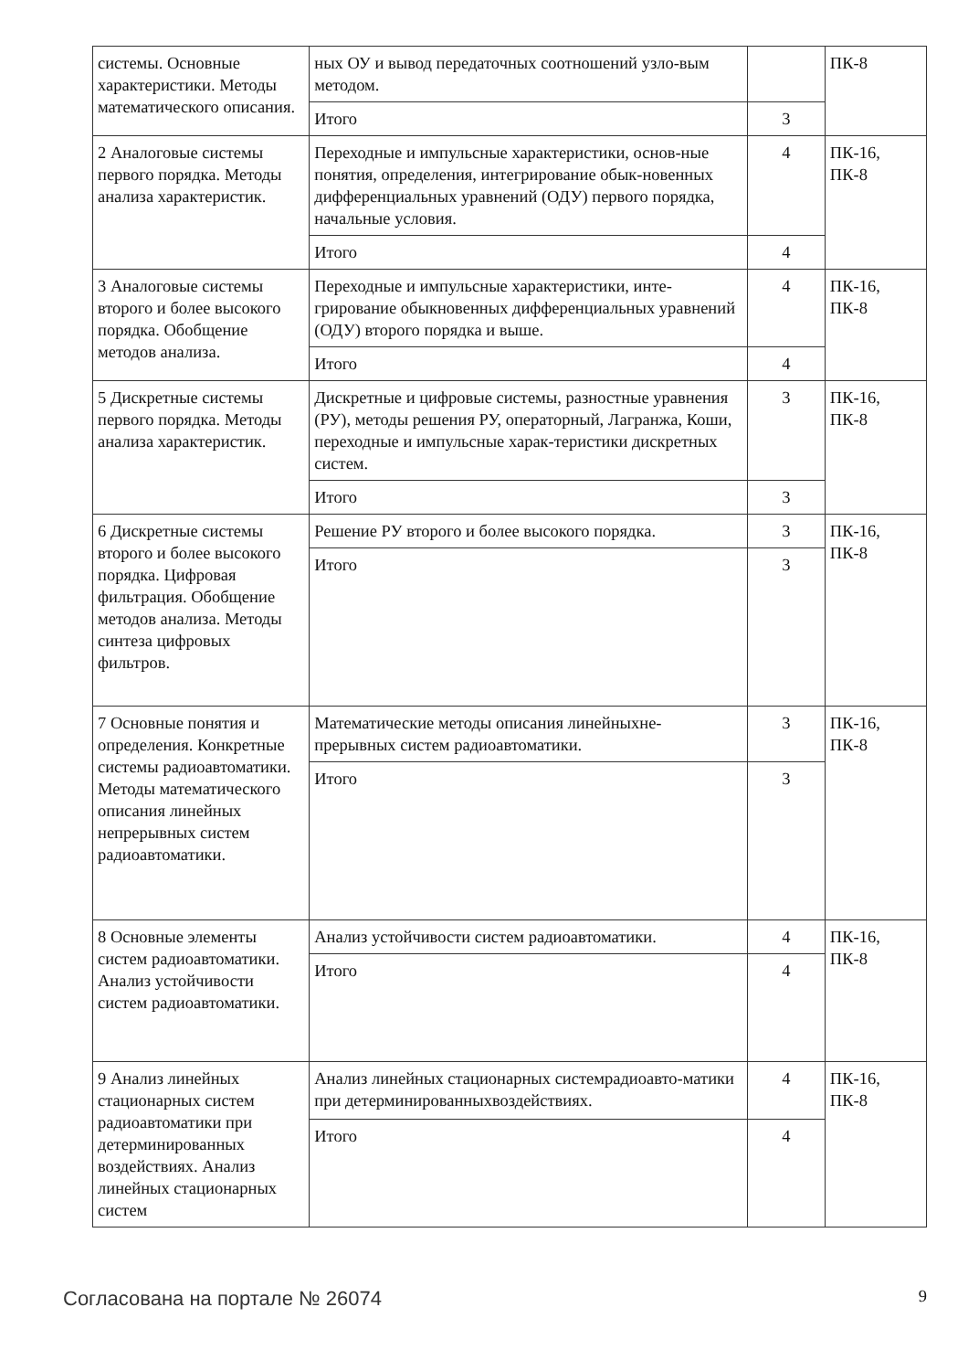| системы. Основные характеристики. Методы математического описания. | ных ОУ и вывод передаточных соотношений узло-вым методом. | | ПК-8 |
| | Итого | 3 | |
| 2 Аналоговые системы первого порядка. Методы анализа характеристик. | Переходные и импульсные характеристики, основ-ные понятия, определения, интегрирование обык-новенных дифференциальных уравнений (ОДУ) первого порядка, начальные условия. | 4 | ПК-16, ПК-8 |
| | Итого | 4 | |
| 3 Аналоговые системы второго и более высокого порядка. Обобщение методов анализа. | Переходные и импульсные характеристики, инте-грирование обыкновенных дифференциальных уравнений (ОДУ) второго порядка и выше. | 4 | ПК-16, ПК-8 |
| | Итого | 4 | |
| 5 Дискретные системы первого порядка. Методы анализа характеристик. | Дискретные и цифровые системы, разностные уравнения (РУ), методы решения РУ, операторный, Лагранжа, Коши, переходные и импульсные харак-теристики дискретных систем. | 3 | ПК-16, ПК-8 |
| | Итого | 3 | |
| 6 Дискретные системы второго и более высокого порядка. Цифровая фильтрация. Обобщение методов анализа. Методы синтеза цифровых фильтров. | Решение РУ второго и более высокого порядка. | 3 | ПК-16, ПК-8 |
| | Итого | 3 | |
| 7 Основные понятия и определения. Конкретные системы радиоавтоматики. Методы математического описания линейных непрерывных систем радиоавтоматики. | Математические методы описания линейныхне-прерывных систем радиоавтоматики. | 3 | ПК-16, ПК-8 |
| | Итого | 3 | |
| 8 Основные элементы систем радиоавтоматики. Анализ устойчивости систем радиоавтоматики. | Анализ устойчивости систем радиоавтоматики. | 4 | ПК-16, ПК-8 |
| | Итого | 4 | |
| 9 Анализ линейных стационарных систем радиоавтоматики при детерминированных воздействиях. Анализ линейных стационарных систем | Анализ линейных стационарных системрадиоавто-матики при детерминированныхвоздействиях. | 4 | ПК-16, ПК-8 |
| | Итого | 4 | |
Согласована на портале № 26074 9